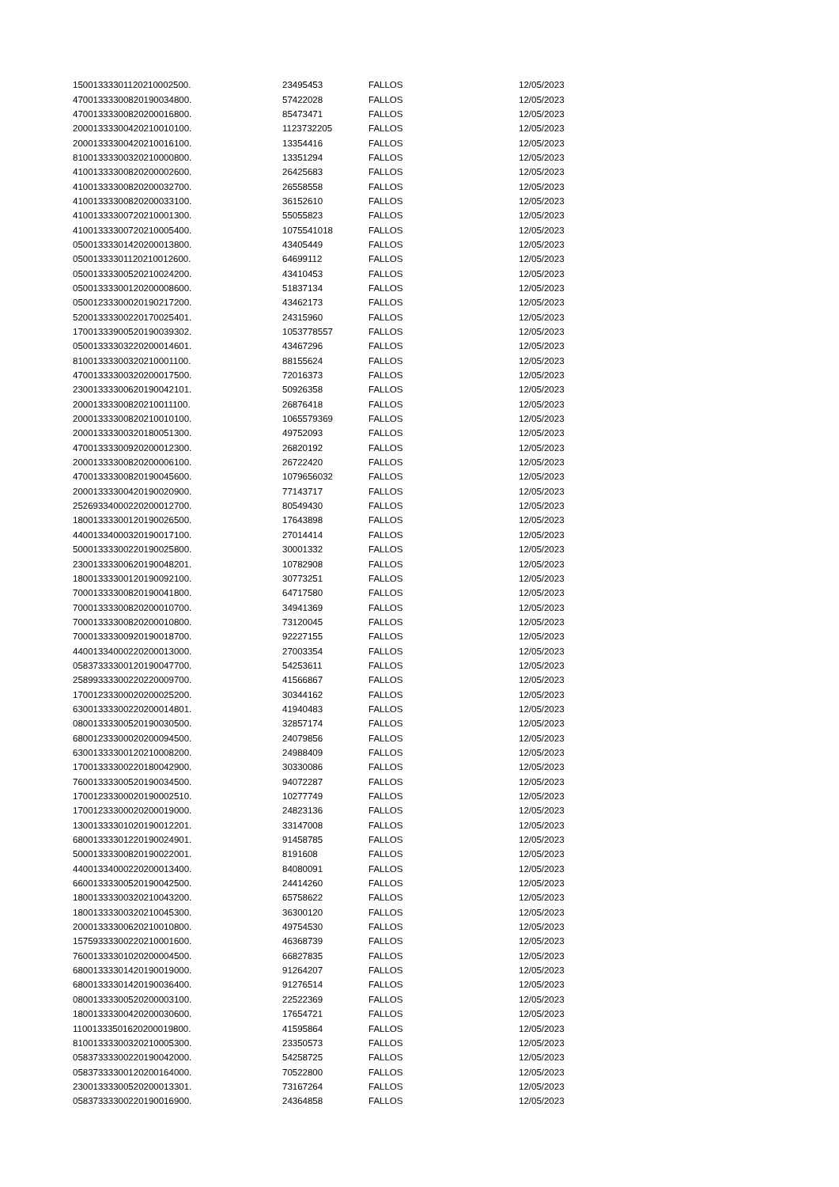| 15001333301120210002500. | 23495453 | FALLOS | 12/05/2023 |
| 47001333300820190034800. | 57422028 | FALLOS | 12/05/2023 |
| 47001333300820200016800. | 85473471 | FALLOS | 12/05/2023 |
| 20001333300420210010100. | 1123732205 | FALLOS | 12/05/2023 |
| 20001333300420210016100. | 13354416 | FALLOS | 12/05/2023 |
| 81001333300320210000800. | 13351294 | FALLOS | 12/05/2023 |
| 41001333300820200002600. | 26425683 | FALLOS | 12/05/2023 |
| 41001333300820200032700. | 26558558 | FALLOS | 12/05/2023 |
| 41001333300820200033100. | 36152610 | FALLOS | 12/05/2023 |
| 41001333300720210001300. | 55055823 | FALLOS | 12/05/2023 |
| 41001333300720210005400. | 1075541018 | FALLOS | 12/05/2023 |
| 05001333301420200013800. | 43405449 | FALLOS | 12/05/2023 |
| 05001333301120210012600. | 64699112 | FALLOS | 12/05/2023 |
| 05001333300520210024200. | 43410453 | FALLOS | 12/05/2023 |
| 05001333300120200008600. | 51837134 | FALLOS | 12/05/2023 |
| 05001233300020190217200. | 43462173 | FALLOS | 12/05/2023 |
| 52001333300220170025401. | 24315960 | FALLOS | 12/05/2023 |
| 17001333900520190039302. | 1053778557 | FALLOS | 12/05/2023 |
| 05001333303220200014601. | 43467296 | FALLOS | 12/05/2023 |
| 81001333300320210001100. | 88155624 | FALLOS | 12/05/2023 |
| 47001333300320200017500. | 72016373 | FALLOS | 12/05/2023 |
| 23001333300620190042101. | 50926358 | FALLOS | 12/05/2023 |
| 20001333300820210011100. | 26876418 | FALLOS | 12/05/2023 |
| 20001333300820210010100. | 1065579369 | FALLOS | 12/05/2023 |
| 20001333300320180051300. | 49752093 | FALLOS | 12/05/2023 |
| 47001333300920200012300. | 26820192 | FALLOS | 12/05/2023 |
| 20001333300820200006100. | 26722420 | FALLOS | 12/05/2023 |
| 47001333300820190045600. | 1079656032 | FALLOS | 12/05/2023 |
| 20001333300420190020900. | 77143717 | FALLOS | 12/05/2023 |
| 25269334000220200012700. | 80549430 | FALLOS | 12/05/2023 |
| 18001333300120190026500. | 17643898 | FALLOS | 12/05/2023 |
| 44001334000320190017100. | 27014414 | FALLOS | 12/05/2023 |
| 50001333300220190025800. | 30001332 | FALLOS | 12/05/2023 |
| 23001333300620190048201. | 10782908 | FALLOS | 12/05/2023 |
| 18001333300120190092100. | 30773251 | FALLOS | 12/05/2023 |
| 70001333300820190041800. | 64717580 | FALLOS | 12/05/2023 |
| 70001333300820200010700. | 34941369 | FALLOS | 12/05/2023 |
| 70001333300820200010800. | 73120045 | FALLOS | 12/05/2023 |
| 70001333300920190018700. | 92227155 | FALLOS | 12/05/2023 |
| 44001334000220200013000. | 27003354 | FALLOS | 12/05/2023 |
| 05837333300120190047700. | 54253611 | FALLOS | 12/05/2023 |
| 25899333300220220009700. | 41566867 | FALLOS | 12/05/2023 |
| 17001233300020200025200. | 30344162 | FALLOS | 12/05/2023 |
| 63001333300220200014801. | 41940483 | FALLOS | 12/05/2023 |
| 08001333300520190030500. | 32857174 | FALLOS | 12/05/2023 |
| 68001233300020200094500. | 24079856 | FALLOS | 12/05/2023 |
| 63001333300120210008200. | 24988409 | FALLOS | 12/05/2023 |
| 17001333300220180042900. | 30330086 | FALLOS | 12/05/2023 |
| 76001333300520190034500. | 94072287 | FALLOS | 12/05/2023 |
| 17001233300020190002510. | 10277749 | FALLOS | 12/05/2023 |
| 17001233300020200019000. | 24823136 | FALLOS | 12/05/2023 |
| 13001333301020190012201. | 33147008 | FALLOS | 12/05/2023 |
| 68001333301220190024901. | 91458785 | FALLOS | 12/05/2023 |
| 50001333300820190022001. | 8191608 | FALLOS | 12/05/2023 |
| 44001334000220200013400. | 84080091 | FALLOS | 12/05/2023 |
| 66001333300520190042500. | 24414260 | FALLOS | 12/05/2023 |
| 18001333300320210043200. | 65758622 | FALLOS | 12/05/2023 |
| 18001333300320210045300. | 36300120 | FALLOS | 12/05/2023 |
| 20001333300620210010800. | 49754530 | FALLOS | 12/05/2023 |
| 15759333300220210001600. | 46368739 | FALLOS | 12/05/2023 |
| 76001333301020200004500. | 66827835 | FALLOS | 12/05/2023 |
| 68001333301420190019000. | 91264207 | FALLOS | 12/05/2023 |
| 68001333301420190036400. | 91276514 | FALLOS | 12/05/2023 |
| 08001333300520200003100. | 22522369 | FALLOS | 12/05/2023 |
| 18001333300420200030600. | 17654721 | FALLOS | 12/05/2023 |
| 11001333501620200019800. | 41595864 | FALLOS | 12/05/2023 |
| 81001333300320210005300. | 23350573 | FALLOS | 12/05/2023 |
| 05837333300220190042000. | 54258725 | FALLOS | 12/05/2023 |
| 05837333300120200164000. | 70522800 | FALLOS | 12/05/2023 |
| 23001333300520200013301. | 73167264 | FALLOS | 12/05/2023 |
| 05837333300220190016900. | 24364858 | FALLOS | 12/05/2023 |